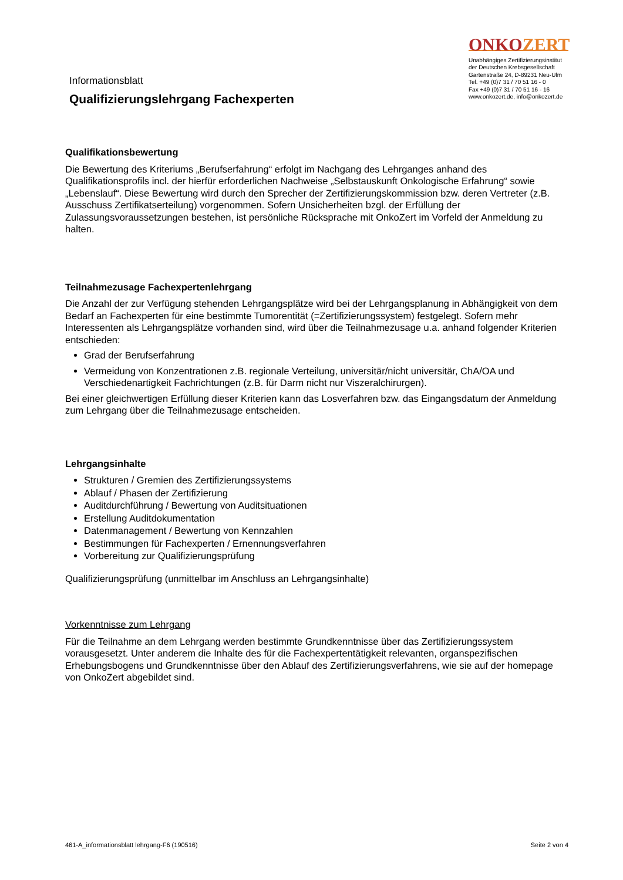Informationsblatt
Qualifizierungslehrgang Fachexperten
ONKOZERT
Unabhängiges Zertifizierungsinstitut
der Deutschen Krebsgesellschaft
Gartenstraße 24, D-89231 Neu-Ulm
Tel. +49 (0)7 31 / 70 51 16 - 0
Fax +49 (0)7 31 / 70 51 16 - 16
www.onkozert.de, info@onkozert.de
Qualifikationsbewertung
Die Bewertung des Kriteriums „Berufserfahrung“ erfolgt im Nachgang des Lehrganges anhand des Qualifikationsprofils incl. der hierfür erforderlichen Nachweise „Selbstauskunft Onkologische Erfahrung“ sowie „Lebenslauf“. Diese Bewertung wird durch den Sprecher der Zertifizierungskommission bzw. deren Vertreter (z.B. Ausschuss Zertifikatserteilung) vorgenommen. Sofern Unsicherheiten bzgl. der Erfüllung der Zulassungsvoraussetzungen bestehen, ist persönliche Rücksprache mit OnkoZert im Vorfeld der Anmeldung zu halten.
Teilnahmezusage Fachexpertenlehrgang
Die Anzahl der zur Verfügung stehenden Lehrgangsplätze wird bei der Lehrgangsplanung in Abhängigkeit von dem Bedarf an Fachexperten für eine bestimmte Tumorentität (=Zertifizierungssystem) festgelegt. Sofern mehr Interessenten als Lehrgangsplätze vorhanden sind, wird über die Teilnahmezusage u.a. anhand folgender Kriterien entschieden:
Grad der Berufserfahrung
Vermeidung von Konzentrationen z.B. regionale Verteilung, universitär/nicht universitär, ChA/OA und Verschiedenartigkeit Fachrichtungen (z.B. für Darm nicht nur Viszeralchirurgen).
Bei einer gleichwertigen Erfüllung dieser Kriterien kann das Losverfahren bzw. das Eingangsdatum der Anmeldung zum Lehrgang über die Teilnahmezusage entscheiden.
Lehrgangsinhalte
Strukturen / Gremien des Zertifizierungssystems
Ablauf / Phasen der Zertifizierung
Auditdurchführung / Bewertung von Auditsituationen
Erstellung Auditdokumentation
Datenmanagement / Bewertung von Kennzahlen
Bestimmungen für Fachexperten / Ernennungsverfahren
Vorbereitung zur Qualifizierungsprüfung
Qualifizierungsprüfung (unmittelbar im Anschluss an Lehrgangsinhalte)
Vorkenntnisse zum Lehrgang
Für die Teilnahme an dem Lehrgang werden bestimmte Grundkenntnisse über das Zertifizierungssystem vorausgesetzt. Unter anderem die Inhalte des für die Fachexpertentätigkeit relevanten, organspezifischen Erhebungsbogens und Grundkenntnisse über den Ablauf des Zertifizierungsverfahrens, wie sie auf der homepage von OnkoZert abgebildet sind.
461-A_informationsblatt lehrgang-F6 (190516) Seite 2 von 4